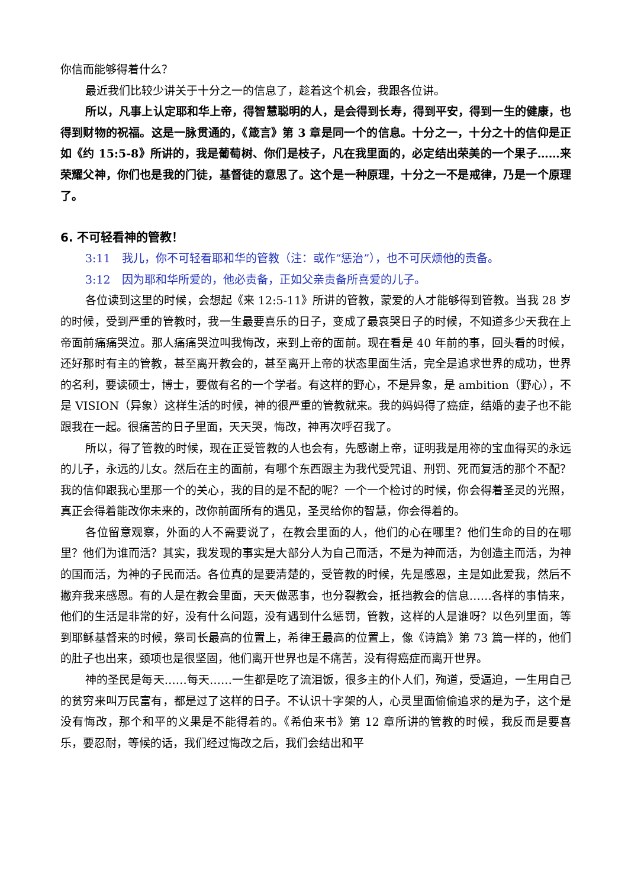你信而能够得着什么？
最近我们比较少讲关于十分之一的信息了，趁着这个机会，我跟各位讲。
所以，凡事上认定耶和华上帝，得智慧聪明的人，是会得到长寿，得到平安，得到一生的健康，也得到财物的祝福。这是一脉贯通的，《箴言》第 3 章是同一个的信息。十分之一，十分之十的信仰是正如《约 15:5-8》所讲的，我是葡萄树、你们是枝子，凡在我里面的，必定结出荣美的一个果子……来荣耀父神，你们也是我的门徒，基督徒的意思了。这个是一种原理，十分之一不是戒律，乃是一个原理了。
6. 不可轻看神的管教！
3:11　我儿，你不可轻看耶和华的管教（注：或作“惩治”），也不可厌烦他的责备。
3:12　因为耶和华所爱的，他必责备，正如父亲责备所喜爱的儿子。
各位读到这里的时候，会想起《来 12:5-11》所讲的管教，蒙爱的人才能够得到管教。当我 28 岁的时候，受到严重的管教时，我一生最要喜乐的日子，变成了最哀哭日子的时候，不知道多少天我在上帝面前痛痛哭泣。那人痛痛哭泣叫我悔改，来到上帝的面前。现在看是 40 年前的事，回头看的时候，还好那时有主的管教，甚至离开教会的，甚至离开上帝的状态里面生活，完全是追求世界的成功，世界的名利，要读硕士，博士，要做有名的一个学者。有这样的野心，不是异象，是 ambition（野心），不是 VISION（异象）这样生活的时候，神的很严重的管教就来。我的妈妈得了癌症，结婚的妻子也不能跟我在一起。很痛苦的日子里面，天天哭，悔改，神再次呼召我了。
所以，得了管教的时候，现在正受管教的人也会有，先感谢上帝，证明我是用祢的宝血得买的永远的儿子，永远的儿女。然后在主的面前，有哪个东西跟主为我代受咒诅、刑罚、死而复活的那个不配？我的信仰跟我心里那一个的关心，我的目的是不配的呢？一个一个检讨的时候，你会得着圣灵的光照，真正会得着能改你未来的，改你前面所有的遇见，圣灵给你的智慧，你会得着的。
各位留意观察，外面的人不需要说了，在教会里面的人，他们的心在哪里？他们生命的目的在哪里？他们为谁而活？其实，我发现的事实是大部分人为自己而活，不是为神而活，为创造主而活，为神的国而活，为神的子民而活。各位真的是要清楚的，受管教的时候，先是感恩，主是如此爱我，然后不撇弃我来感恩。有的人是在教会里面，天天做恶事，也分裂教会，抵挡教会的信息……各样的事情来，他们的生活是非常的好，没有什么问题，没有遇到什么惩罚，管教，这样的人是谁呀？以色列里面，等到耶稣基督来的时候，祭司长最高的位置上，希律王最高的位置上，像《诗篇》第 73 篇一样的，他们的肚子也出来，颈项也是很坚固，他们离开世界也是不痛苦，没有得癌症而离开世界。
神的圣民是每天……每天……一生都是吃了流泪饭，很多主的仆人们，殉道，受逼迫，一生用自己的贫穷来叫万民富有，都是过了这样的日子。不认识十字架的人，心灵里面偷偷追求的是为子，这个是没有悔改，那个和平的义果是不能得着的。《希伯来书》第 12 章所讲的管教的时候，我反而是要喜乐，要忍耐，等候的话，我们经过悔改之后，我们会结出和平